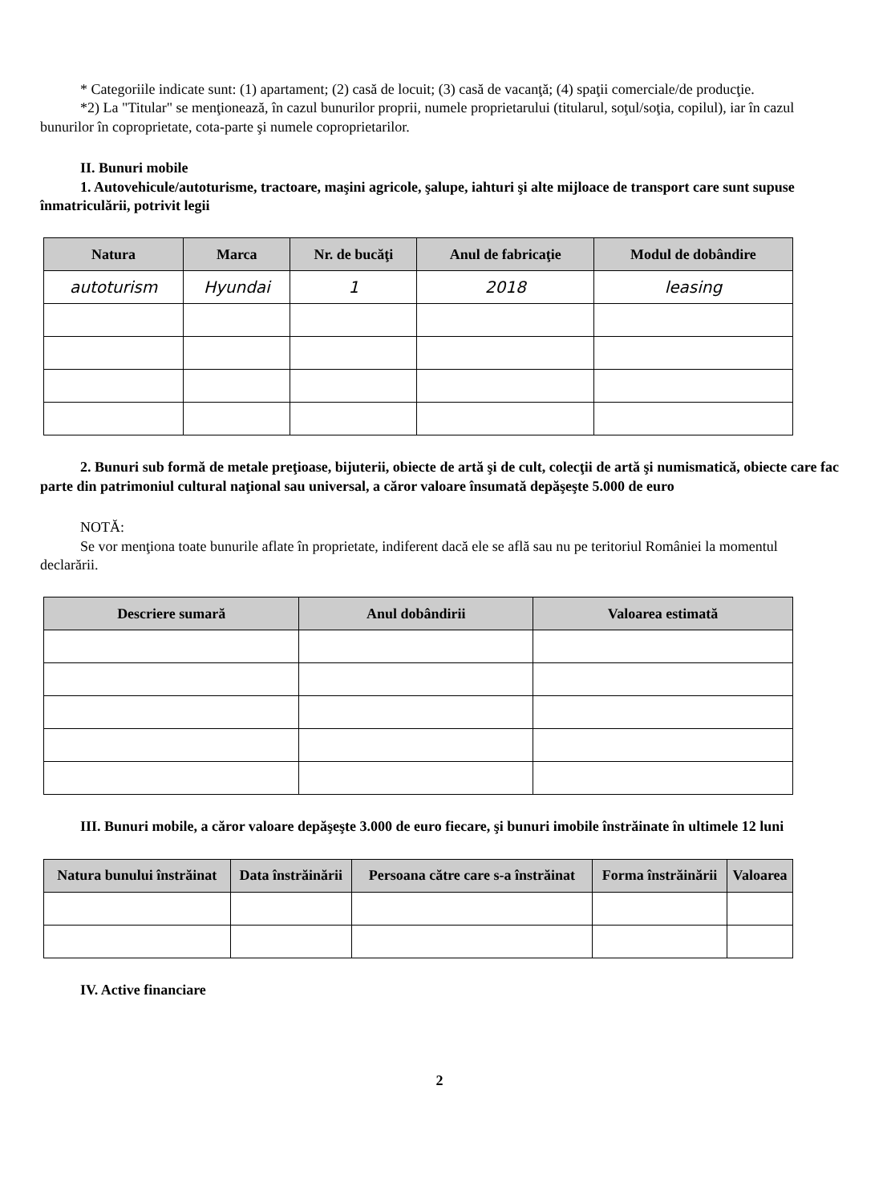* Categoriile indicate sunt: (1) apartament; (2) casă de locuit; (3) casă de vacanţă; (4) spaţii comerciale/de producţie.
*2) La "Titular" se menţionează, în cazul bunurilor proprii, numele proprietarului (titularul, soţul/soţia, copilul), iar în cazul bunurilor în coproprietate, cota-parte şi numele coproprietarilor.
II. Bunuri mobile
1. Autovehicule/autoturisme, tractoare, maşini agricole, şalupe, iahturi şi alte mijloace de transport care sunt supuse înmatriculării, potrivit legii
| Natura | Marca | Nr. de bucăţi | Anul de fabricaţie | Modul de dobândire |
| --- | --- | --- | --- | --- |
| autoturism | Hyundai | 1 | 2018 | leasing |
2. Bunuri sub formă de metale preţioase, bijuterii, obiecte de artă şi de cult, colecţii de artă şi numismatică, obiecte care fac parte din patrimoniul cultural naţional sau universal, a căror valoare însumată depăşeşte 5.000 de euro
NOTĂ:
Se vor menţiona toate bunurile aflate în proprietate, indiferent dacă ele se află sau nu pe teritoriul României la momentul declarării.
| Descriere sumară | Anul dobândirii | Valoarea estimată |
| --- | --- | --- |
III. Bunuri mobile, a căror valoare depăşeşte 3.000 de euro fiecare, şi bunuri imobile înstrăinate în ultimele 12 luni
| Natura bunului înstrăinat | Data înstrăinării | Persoana către care s-a înstrăinat | Forma înstrăinării | Valoarea |
| --- | --- | --- | --- | --- |
IV. Active financiare
2